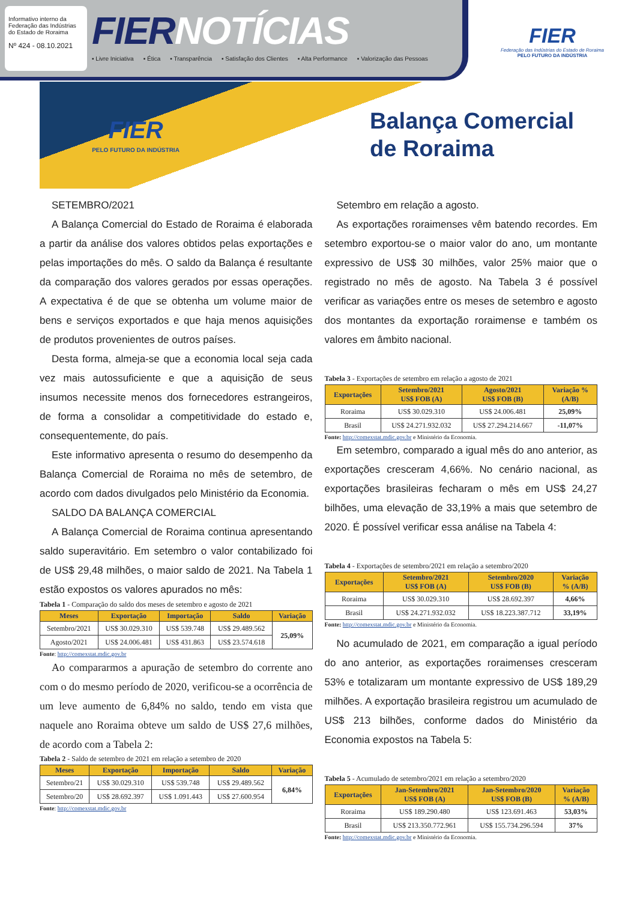Informativo interno da Federação das Indústrias do Estado de Roraima
Nº 424 - 08.10.2021
FIERNOTÍCIAS
▪ Livre Iniciativa ▪ Ética ▪ Transparência ▪ Satisfação dos Clientes ▪ Alta Performance ▪ Valorização das Pessoas
FIER
Federação das Indústrias do Estado de Roraima
PELO FUTURO DA INDÚSTRIA
FIER
PELO FUTURO DA INDÚSTRIA
Balança Comercial
de Roraima
SETEMBRO/2021
A Balança Comercial do Estado de Roraima é elaborada a partir da análise dos valores obtidos pelas exportações e pelas importações do mês. O saldo da Balança é resultante da comparação dos valores gerados por essas operações. A expectativa é de que se obtenha um volume maior de bens e serviços exportados e que haja menos aquisições de produtos provenientes de outros países.
Desta forma, almeja-se que a economia local seja cada vez mais autossuficiente e que a aquisição de seus insumos necessite menos dos fornecedores estrangeiros, de forma a consolidar a competitividade do estado e, consequentemente, do país.
Este informativo apresenta o resumo do desempenho da Balança Comercial de Roraima no mês de setembro, de acordo com dados divulgados pelo Ministério da Economia.
SALDO DA BALANÇA COMERCIAL
A Balança Comercial de Roraima continua apresentando saldo superavitário. Em setembro o valor contabilizado foi de US$ 29,48 milhões, o maior saldo de 2021. Na Tabela 1 estão expostos os valores apurados no mês:
Tabela 1 - Comparação do saldo dos meses de setembro e agosto de 2021
| Meses | Exportação | Importação | Saldo | Variação |
| --- | --- | --- | --- | --- |
| Setembro/2021 | US$ 30.029.310 | US$ 539.748 | US$ 29.489.562 | 25,09% |
| Agosto/2021 | US$ 24.006.481 | US$ 431.863 | US$ 23.574.618 | |
Fonte: http://comexstat.mdic.gov.br
Ao compararmos a apuração de setembro do corrente ano com o do mesmo período de 2020, verificou-se a ocorrência de um leve aumento de 6,84% no saldo, tendo em vista que naquele ano Roraima obteve um saldo de US$ 27,6 milhões, de acordo com a Tabela 2:
Tabela 2 - Saldo de setembro de 2021 em relação a setembro de 2020
| Meses | Exportação | Importação | Saldo | Variação |
| --- | --- | --- | --- | --- |
| Setembro/21 | US$ 30.029.310 | US$ 539.748 | US$ 29.489.562 | 6,84% |
| Setembro/20 | US$ 28.692.397 | US$ 1.091.443 | US$ 27.600.954 | |
Fonte: http://comexstat.mdic.gov.br
Setembro em relação a agosto.
As exportações roraimenses vêm batendo recordes. Em setembro exportou-se o maior valor do ano, um montante expressivo de US$ 30 milhões, valor 25% maior que o registrado no mês de agosto. Na Tabela 3 é possível verificar as variações entre os meses de setembro e agosto dos montantes da exportação roraimense e também os valores em âmbito nacional.
Tabela 3 - Exportações de setembro em relação a agosto de 2021
| Exportações | Setembro/2021 US$ FOB (A) | Agosto/2021 US$ FOB (B) | Variação % (A/B) |
| --- | --- | --- | --- |
| Roraima | US$ 30.029.310 | US$ 24.006.481 | 25,09% |
| Brasil | US$ 24.271.932.032 | US$ 27.294.214.667 | -11,07% |
Fonte: http://comexstat.mdic.gov.br e Ministério da Economia.
Em setembro, comparado a igual mês do ano anterior, as exportações cresceram 4,66%. No cenário nacional, as exportações brasileiras fecharam o mês em US$ 24,27 bilhões, uma elevação de 33,19% a mais que setembro de 2020. É possível verificar essa análise na Tabela 4:
Tabela 4 - Exportações de setembro/2021 em relação a setembro/2020
| Exportações | Setembro/2021 US$ FOB (A) | Setembro/2020 US$ FOB (B) | Variação % (A/B) |
| --- | --- | --- | --- |
| Roraima | US$ 30.029.310 | US$ 28.692.397 | 4,66% |
| Brasil | US$ 24.271.932.032 | US$ 18.223.387.712 | 33,19% |
Fonte: http://comexstat.mdic.gov.br e Ministério da Economia.
No acumulado de 2021, em comparação a igual período do ano anterior, as exportações roraimenses cresceram 53% e totalizaram um montante expressivo de US$ 189,29 milhões. A exportação brasileira registrou um acumulado de US$ 213 bilhões, conforme dados do Ministério da Economia expostos na Tabela 5:
Tabela 5 - Acumulado de setembro/2021 em relação a setembro/2020
| Exportações | Jan-Setembro/2021 US$ FOB (A) | Jan-Setembro/2020 US$ FOB (B) | Variação % (A/B) |
| --- | --- | --- | --- |
| Roraima | US$ 189.290.480 | US$ 123.691.463 | 53,03% |
| Brasil | US$ 213.350.772.961 | US$ 155.734.296.594 | 37% |
Fonte: http://comexstat.mdic.gov.br e Ministério da Economia.